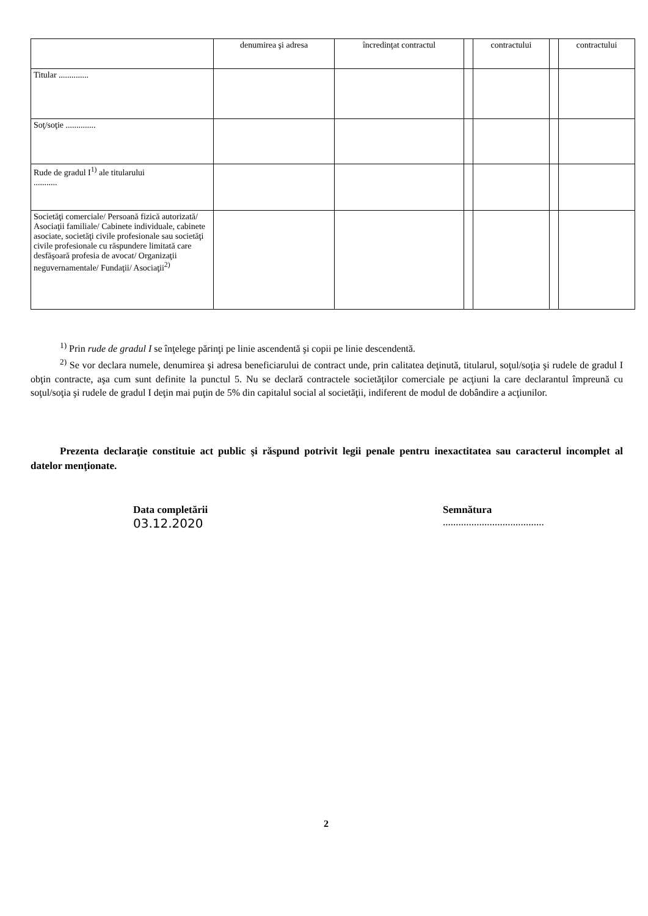| | denumirea şi adresa | încredinţat contractul | | contractului | | contractului |
| Titular .............. | | | | | | |
| Soţ/soţie .............. | | | | | | |
| Rude de gradul I<sup>1)</sup> ale titularului ........... | | | | | | |
| Societăţi comerciale/ Persoană fizică autorizată/ Asociaţii familiale/ Cabinete individuale, cabinete asociate, societăţi civile profesionale sau societăţi civile profesionale cu răspundere limitată care desfăşoară profesia de avocat/ Organizaţii neguvernamentale/ Fundaţii/ Asociaţii<sup>2)</sup> | | | | | | |
<sup>1)</sup> Prin rude de gradul I se înţelege părinţi pe linie ascendentă şi copii pe linie descendentă.
<sup>2)</sup> Se vor declara numele, denumirea şi adresa beneficiarului de contract unde, prin calitatea deţinută, titularul, soţul/soţia şi rudele de gradul I obţin contracte, aşa cum sunt definite la punctul 5. Nu se declară contractele societăţilor comerciale pe acţiuni la care declarantul împreună cu soţul/soţia şi rudele de gradul I deţin mai puţin de 5% din capitalul social al societăţii, indiferent de modul de dobândire a acţiunilor.
Prezenta declaraţie constituie act public şi răspund potrivit legii penale pentru inexactitatea sau caracterul incomplet al datelor menţionate.
Data completării
03.12.2020
Semnătura
.......................................
2